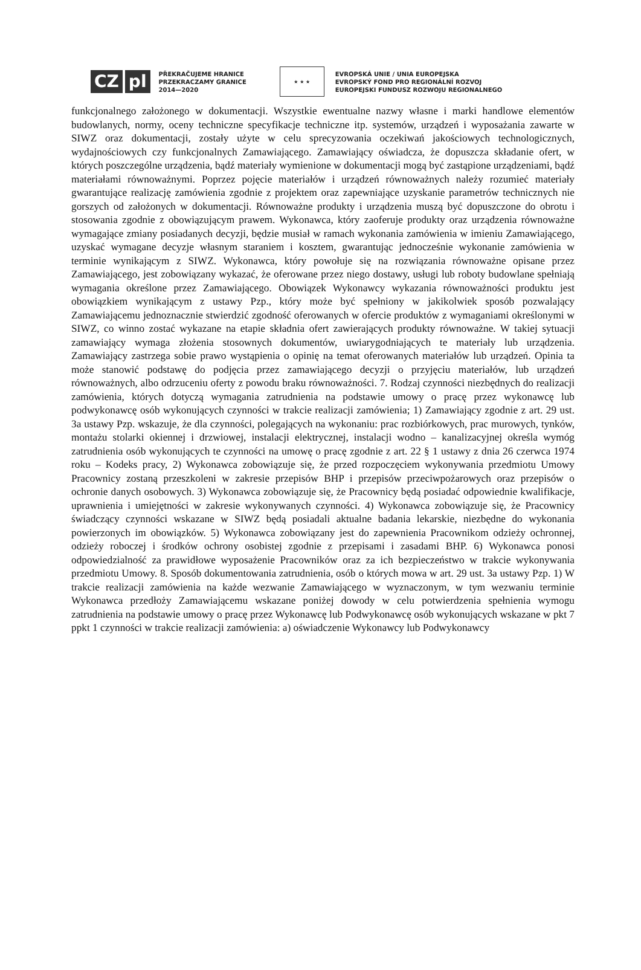CZ pl
PŘEKRAČUJEME HRANICE
PRZEKRACZAMY GRANICE
2014—2020
★ ★ ★
EVROPSKÁ UNIE / UNIA EUROPEJSKA
EVROPSKÝ FOND PRO REGIONÁLNÍ ROZVOJ
EUROPEJSKI FUNDUSZ ROZWOJU REGIONALNEGO
funkcjonalnego założonego w dokumentacji. Wszystkie ewentualne nazwy własne i marki handlowe elementów budowlanych, normy, oceny techniczne specyfikacje techniczne itp. systemów, urządzeń i wyposażania zawarte w SIWZ oraz dokumentacji, zostały użyte w celu sprecyzowania oczekiwań jakościowych technologicznych, wydajnościowych czy funkcjonalnych Zamawiającego. Zamawiający oświadcza, że dopuszcza składanie ofert, w których poszczególne urządzenia, bądź materiały wymienione w dokumentacji mogą być zastąpione urządzeniami, bądź materiałami równoważnymi. Poprzez pojęcie materiałów i urządzeń równoważnych należy rozumieć materiały gwarantujące realizację zamówienia zgodnie z projektem oraz zapewniające uzyskanie parametrów technicznych nie gorszych od założonych w dokumentacji. Równoważne produkty i urządzenia muszą być dopuszczone do obrotu i stosowania zgodnie z obowiązującym prawem. Wykonawca, który zaoferuje produkty oraz urządzenia równoważne wymagające zmiany posiadanych decyzji, będzie musiał w ramach wykonania zamówienia w imieniu Zamawiającego, uzyskać wymagane decyzje własnym staraniem i kosztem, gwarantując jednocześnie wykonanie zamówienia w terminie wynikającym z SIWZ. Wykonawca, który powołuje się na rozwiązania równoważne opisane przez Zamawiającego, jest zobowiązany wykazać, że oferowane przez niego dostawy, usługi lub roboty budowlane spełniają wymagania określone przez Zamawiającego. Obowiązek Wykonawcy wykazania równoważności produktu jest obowiązkiem wynikającym z ustawy Pzp., który może być spełniony w jakikolwiek sposób pozwalający Zamawiającemu jednoznacznie stwierdzić zgodność oferowanych w ofercie produktów z wymaganiami określonymi w SIWZ, co winno zostać wykazane na etapie składnia ofert zawierających produkty równoważne. W takiej sytuacji zamawiający wymaga złożenia stosownych dokumentów, uwiarygodniających te materiały lub urządzenia. Zamawiający zastrzega sobie prawo wystąpienia o opinię na temat oferowanych materiałów lub urządzeń. Opinia ta może stanowić podstawę do podjęcia przez zamawiającego decyzji o przyjęciu materiałów, lub urządzeń równoważnych, albo odrzuceniu oferty z powodu braku równoważności. 7. Rodzaj czynności niezbędnych do realizacji zamówienia, których dotyczą wymagania zatrudnienia na podstawie umowy o pracę przez wykonawcę lub podwykonawcę osób wykonujących czynności w trakcie realizacji zamówienia; 1) Zamawiający zgodnie z art. 29 ust. 3a ustawy Pzp. wskazuje, że dla czynności, polegających na wykonaniu: prac rozbiórkowych, prac murowych, tynków, montażu stolarki okiennej i drzwiowej, instalacji elektrycznej, instalacji wodno – kanalizacyjnej określa wymóg zatrudnienia osób wykonujących te czynności na umowę o pracę zgodnie z art. 22 § 1 ustawy z dnia 26 czerwca 1974 roku – Kodeks pracy, 2) Wykonawca zobowiązuje się, że przed rozpoczęciem wykonywania przedmiotu Umowy Pracownicy zostaną przeszkoleni w zakresie przepisów BHP i przepisów przeciwpożarowych oraz przepisów o ochronie danych osobowych. 3) Wykonawca zobowiązuje się, że Pracownicy będą posiadać odpowiednie kwalifikacje, uprawnienia i umiejętności w zakresie wykonywanych czynności. 4) Wykonawca zobowiązuje się, że Pracownicy świadczący czynności wskazane w SIWZ będą posiadali aktualne badania lekarskie, niezbędne do wykonania powierzonych im obowiązków. 5) Wykonawca zobowiązany jest do zapewnienia Pracownikom odzieży ochronnej, odzieży roboczej i środków ochrony osobistej zgodnie z przepisami i zasadami BHP. 6) Wykonawca ponosi odpowiedzialność za prawidłowe wyposażenie Pracowników oraz za ich bezpieczeństwo w trakcie wykonywania przedmiotu Umowy. 8. Sposób dokumentowania zatrudnienia, osób o których mowa w art. 29 ust. 3a ustawy Pzp. 1) W trakcie realizacji zamówienia na każde wezwanie Zamawiającego w wyznaczonym, w tym wezwaniu terminie Wykonawca przedłoży Zamawiającemu wskazane poniżej dowody w celu potwierdzenia spełnienia wymogu zatrudnienia na podstawie umowy o pracę przez Wykonawcę lub Podwykonawcę osób wykonujących wskazane w pkt 7 ppkt 1 czynności w trakcie realizacji zamówienia: a) oświadczenie Wykonawcy lub Podwykonawcy